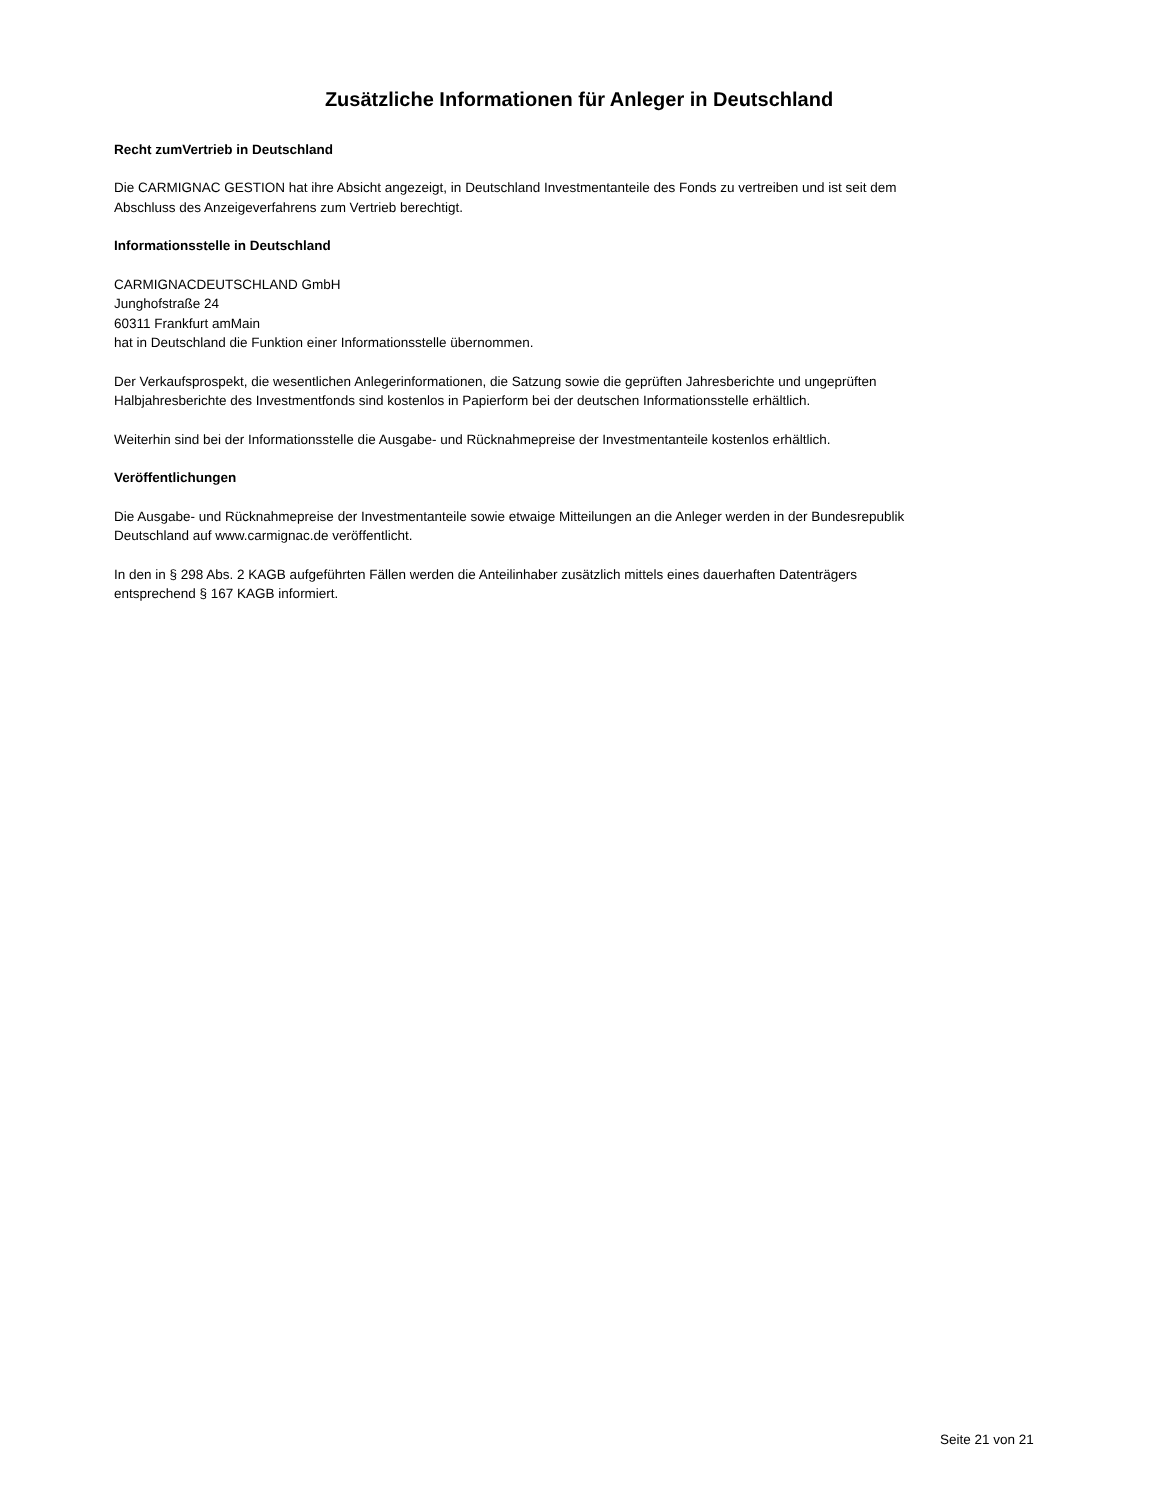Zusätzliche Informationen für Anleger in Deutschland
Recht zumVertrieb in Deutschland
Die CARMIGNAC GESTION hat ihre Absicht angezeigt, in Deutschland Investmentanteile des Fonds zu vertreiben und ist seit dem Abschluss des Anzeigeverfahrens zum Vertrieb berechtigt.
Informationsstelle in Deutschland
CARMIGNACDEUTSCHLAND GmbH
Junghofstraße 24
60311 Frankfurt amMain
hat in Deutschland die Funktion einer Informationsstelle übernommen.
Der Verkaufsprospekt, die wesentlichen Anlegerinformationen, die Satzung sowie die geprüften Jahresberichte und ungeprüften Halbjahresberichte des Investmentfonds sind kostenlos in Papierform bei der deutschen Informationsstelle erhältlich.
Weiterhin sind bei der Informationsstelle die Ausgabe- und Rücknahmepreise der Investmentanteile kostenlos erhältlich.
Veröffentlichungen
Die Ausgabe- und Rücknahmepreise der Investmentanteile sowie etwaige Mitteilungen an die Anleger werden in der Bundesrepublik Deutschland auf www.carmignac.de veröffentlicht.
In den in § 298 Abs. 2 KAGB aufgeführten Fällen werden die Anteilinhaber zusätzlich mittels eines dauerhaften Datenträgers entsprechend § 167 KAGB informiert.
Seite 21 von 21